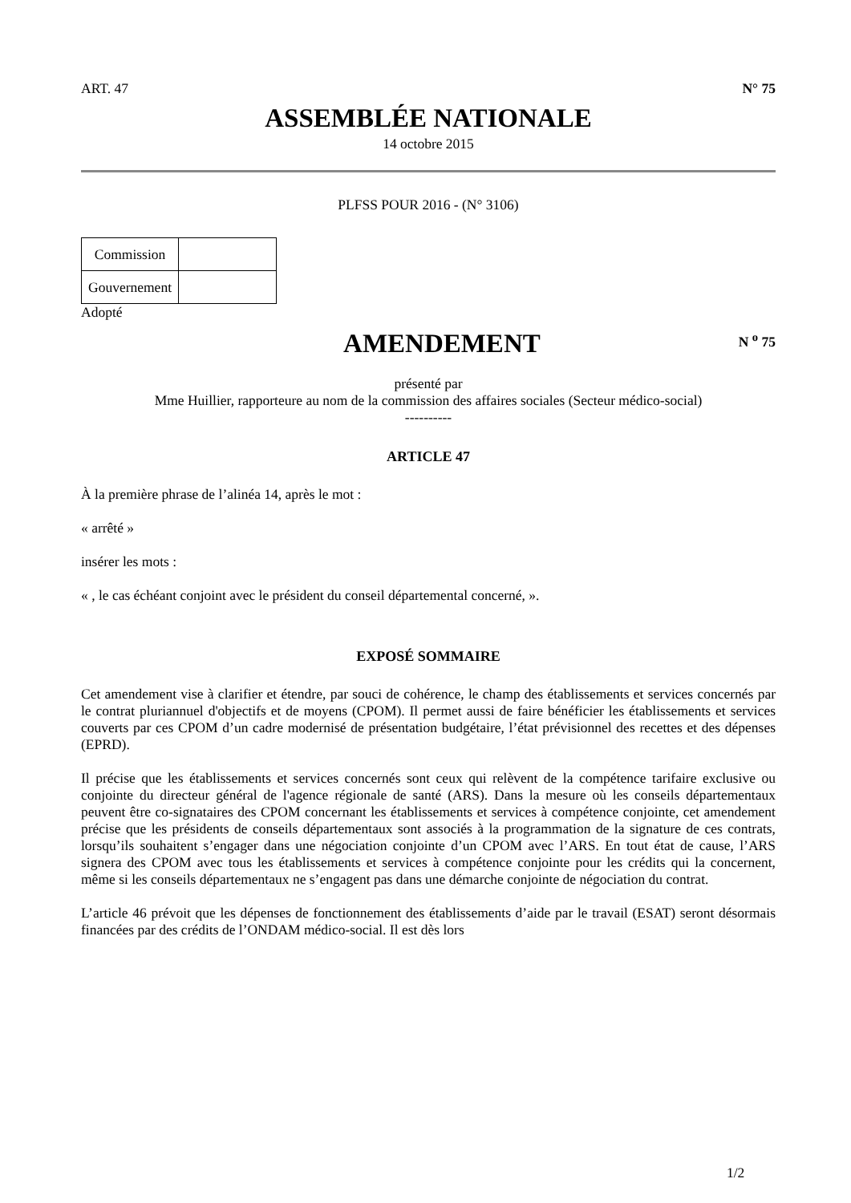ART. 47 N° 75
ASSEMBLÉE NATIONALE
14 octobre 2015
PLFSS POUR 2016 - (N° 3106)
| Commission | |
| Gouvernement | |
Adopté
AMENDEMENT
N <sup>o</sup> 75
présenté par
Mme Huillier, rapporteure au nom de la commission des affaires sociales (Secteur médico-social)
----------
ARTICLE 47
À la première phrase de l’alinéa 14, après le mot :
« arrêté »
insérer les mots :
« , le cas échéant conjoint avec le président du conseil départemental concerné, ».
EXPOSÉ SOMMAIRE
Cet amendement vise à clarifier et étendre, par souci de cohérence, le champ des établissements et services concernés par le contrat pluriannuel d'objectifs et de moyens (CPOM). Il permet aussi de faire bénéficier les établissements et services couverts par ces CPOM d’un cadre modernisé de présentation budgétaire, l’état prévisionnel des recettes et des dépenses (EPRD).
Il précise que les établissements et services concernés sont ceux qui relèvent de la compétence tarifaire exclusive ou conjointe du directeur général de l'agence régionale de santé (ARS). Dans la mesure où les conseils départementaux peuvent être co-signataires des CPOM concernant les établissements et services à compétence conjointe, cet amendement précise que les présidents de conseils départementaux sont associés à la programmation de la signature de ces contrats, lorsqu’ils souhaitent s’engager dans une négociation conjointe d’un CPOM avec l’ARS. En tout état de cause, l’ARS signera des CPOM avec tous les établissements et services à compétence conjointe pour les crédits qui la concernent, même si les conseils départementaux ne s’engagent pas dans une démarche conjointe de négociation du contrat.
L’article 46 prévoit que les dépenses de fonctionnement des établissements d’aide par le travail (ESAT) seront désormais financées par des crédits de l’ONDAM médico-social. Il est dès lors
1/2